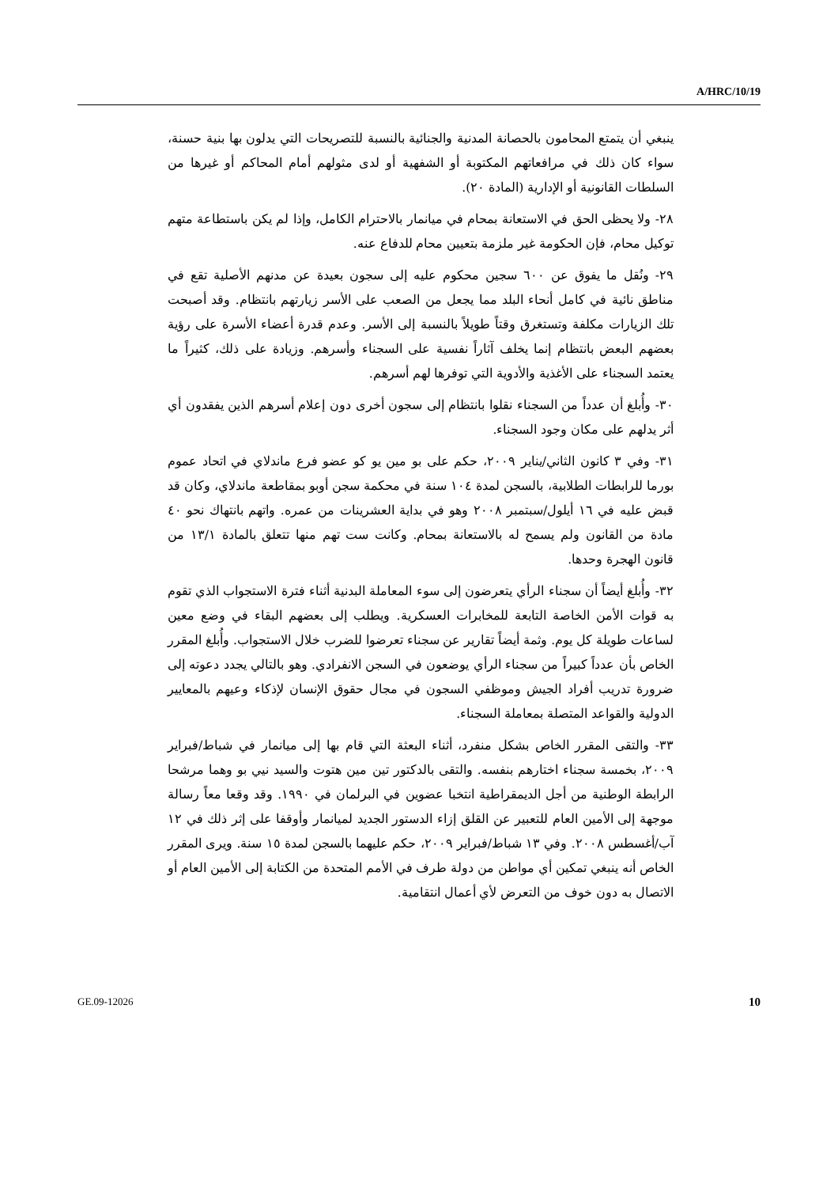A/HRC/10/19
ينبغي أن يتمتع المحامون بالحصانة المدنية والجنائية بالنسبة للتصريحات التي يدلون بها بنية حسنة، سواء كان ذلك في مرافعاتهم المكتوبة أو الشفهية أو لدى مثولهم أمام المحاكم أو غيرها من السلطات القانونية أو الإدارية (المادة ٢٠).
٢٨- ولا يحظى الحق في الاستعانة بمحام في ميانمار بالاحترام الكامل، وإذا لم يكن باستطاعة متهم توكيل محام، فإن الحكومة غير ملزمة بتعيين محام للدفاع عنه.
٢٩- ونُقل ما يفوق عن ٦٠٠ سجين محكوم عليه إلى سجون بعيدة عن مدنهم الأصلية تقع في مناطق نائية في كامل أنحاء البلد مما يجعل من الصعب على الأسر زيارتهم بانتظام. وقد أصبحت تلك الزيارات مكلفة وتستغرق وقتاً طويلاً بالنسبة إلى الأسر. وعدم قدرة أعضاء الأسرة على رؤية بعضهم البعض بانتظام إنما يخلف آثاراً نفسية على السجناء وأسرهم. وزيادة على ذلك، كثيراً ما يعتمد السجناء على الأغذية والأدوية التي توفرها لهم أسرهم.
٣٠- وأُبلغ أن عدداً من السجناء نقلوا بانتظام إلى سجون أخرى دون إعلام أسرهم الذين يفقدون أي أثر يدلهم على مكان وجود السجناء.
٣١- وفي ٣ كانون الثاني/يناير ٢٠٠٩، حكم على بو مين يو كو عضو فرع ماندلاي في اتحاد عموم بورما للرابطات الطلابية، بالسجن لمدة ١٠٤ سنة في محكمة سجن أوبو بمقاطعة ماندلاي، وكان قد قبض عليه في ١٦ أيلول/سبتمبر ٢٠٠٨ وهو في بداية العشرينات من عمره. واتهم بانتهاك نحو ٤٠ مادة من القانون ولم يسمح له بالاستعانة بمحام. وكانت ست تهم منها تتعلق بالمادة ١٣/١ من قانون الهجرة وحدها.
٣٢- وأُبلغ أيضاً أن سجناء الرأي يتعرضون إلى سوء المعاملة البدنية أثناء فترة الاستجواب الذي تقوم به قوات الأمن الخاصة التابعة للمخابرات العسكرية. ويطلب إلى بعضهم البقاء في وضع معين لساعات طويلة كل يوم. وثمة أيضاً تقارير عن سجناء تعرضوا للضرب خلال الاستجواب. وأُبلغ المقرر الخاص بأن عدداً كبيراً من سجناء الرأي يوضعون في السجن الانفرادي. وهو بالتالي يجدد دعوته إلى ضرورة تدريب أفراد الجيش وموظفي السجون في مجال حقوق الإنسان لإذكاء وعيهم بالمعايير الدولية والقواعد المتصلة بمعاملة السجناء.
٣٣- والتقى المقرر الخاص بشكل منفرد، أثناء البعثة التي قام بها إلى ميانمار في شباط/فبراير ٢٠٠٩، بخمسة سجناء اختارهم بنفسه. والتقى بالدكتور تين مين هتوت والسيد نيي بو وهما مرشحا الرابطة الوطنية من أجل الديمقراطية انتخبا عضوين في البرلمان في ١٩٩٠. وقد وقعا معاً رسالة موجهة إلى الأمين العام للتعبير عن القلق إزاء الدستور الجديد لميانمار وأوقفا على إثر ذلك في ١٢ آب/أغسطس ٢٠٠٨. وفي ١٣ شباط/فبراير ٢٠٠٩، حكم عليهما بالسجن لمدة ١٥ سنة. ويرى المقرر الخاص أنه ينبغي تمكين أي مواطن من دولة طرف في الأمم المتحدة من الكتابة إلى الأمين العام أو الاتصال به دون خوف من التعرض لأي أعمال انتقامية.
GE.09-12026 10